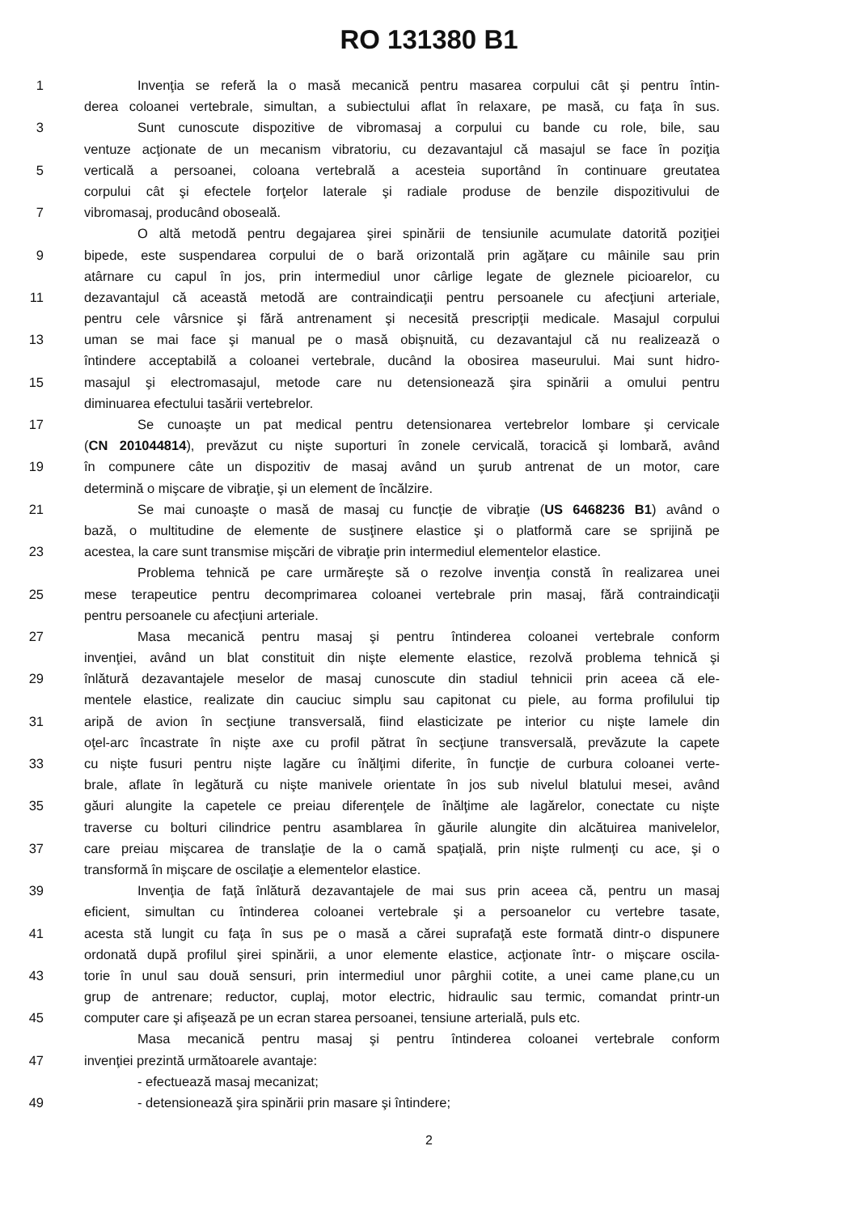RO 131380 B1
1 Invenţia se referă la o masă mecanică pentru masarea corpului cât şi pentru întin-
derea coloanei vertebrale, simultan, a subiectului aflat în relaxare, pe masă, cu faţa în sus.
3 Sunt cunoscute dispozitive de vibromasaj a corpului cu bande cu role, bile, sau
ventuze acţionate de un mecanism vibratoriu, cu dezavantajul că masajul se face în poziţia
5 verticală a persoanei, coloana vertebrală a acesteia suportând în continuare greutatea
corpului cât şi efectele forţelor laterale şi radiale produse de benzile dispozitivului de
7 vibromasaj, producând oboseală.
O altă metodă pentru degajarea şirei spinării de tensiunile acumulate datorită poziţiei
9 bipede, este suspendarea corpului de o bară orizontală prin agăţare cu mâinile sau prin
atârnare cu capul în jos, prin intermediul unor cârlige legate de gleznele picioarelor, cu
11 dezavantajul că această metodă are contraindicaţii pentru persoanele cu afecţiuni arteriale,
pentru cele vârsnice şi fără antrenament şi necesită prescripţii medicale. Masajul corpului
13 uman se mai face şi manual pe o masă obişnuită, cu dezavantajul că nu realizează o
întindere acceptabilă a coloanei vertebrale, ducând la obosirea maseurului. Mai sunt hidro-
15 masajul şi electromasajul, metode care nu detensionează şira spinării a omului pentru
diminuarea efectului tasării vertebrelor.
17 Se cunoaşte un pat medical pentru detensionarea vertebrelor lombare şi cervicale
(CN 201044814), prevăzut cu nişte suporturi în zonele cervicală, toracică şi lombară, având
19 în compunere câte un dispozitiv de masaj având un şurub antrenat de un motor, care
determină o mişcare de vibraţie, şi un element de încălzire.
21 Se mai cunoaşte o masă de masaj cu funcţie de vibraţie (US 6468236 B1) având o
bază, o multitudine de elemente de susţinere elastice şi o platformă care se sprijină pe
23 acestea, la care sunt transmise mişcări de vibraţie prin intermediul elementelor elastice.
Problema tehnică pe care urmăreşte să o rezolve invenţia constă în realizarea unei
25 mese terapeutice pentru decomprimarea coloanei vertebrale prin masaj, fără contraindicaţii
pentru persoanele cu afecţiuni arteriale.
27 Masa mecanică pentru masaj şi pentru întinderea coloanei vertebrale conform
invenţiei, având un blat constituit din nişte elemente elastice, rezolvă problema tehnică şi
29 înlătură dezavantajele meselor de masaj cunoscute din stadiul tehnicii prin aceea că ele-
mentele elastice, realizate din cauciuc simplu sau capitonat cu piele, au forma profilului tip
31 aripă de avion în secţiune transversală, fiind elasticizate pe interior cu nişte lamele din
oţel-arc încastrate în nişte axe cu profil pătrat în secţiune transversală, prevăzute la capete
33 cu nişte fusuri pentru nişte lagăre cu înălţimi diferite, în funcţie de curbura coloanei verte-
brale, aflate în legătură cu nişte manivele orientate în jos sub nivelul blatului mesei, având
35 găuri alungite la capetele ce preiau diferenţele de înălţime ale lagărelor, conectate cu nişte
traverse cu bolturi cilindrice pentru asamblarea în găurile alungite din alcătuirea manivelelor,
37 care preiau mişcarea de translaţie de la o camă spaţială, prin nişte rulmenţi cu ace, şi o
transformă în mişcare de oscilaţie a elementelor elastice.
39 Invenţia de faţă înlătură dezavantajele de mai sus prin aceea că, pentru un masaj
eficient, simultan cu întinderea coloanei vertebrale şi a persoanelor cu vertebre tasate,
41 acesta stă lungit cu faţa în sus pe o masă a cărei suprafaţă este formată dintr-o dispunere
ordonată după profilul şirei spinării, a unor elemente elastice, acţionate într- o mişcare oscila-
43 torie în unul sau două sensuri, prin intermediul unor pârghii cotite, a unei came plane,cu un
grup de antrenare; reductor, cuplaj, motor electric, hidraulic sau termic, comandat printr-un
45 computer care şi afişează pe un ecran starea persoanei, tensiune arterială, puls etc.
Masa mecanică pentru masaj şi pentru întinderea coloanei vertebrale conform
47 invenţiei prezintă următoarele avantaje:
- efectuează masaj mecanizat;
49 - detensionează şira spinării prin masare şi întindere;
2